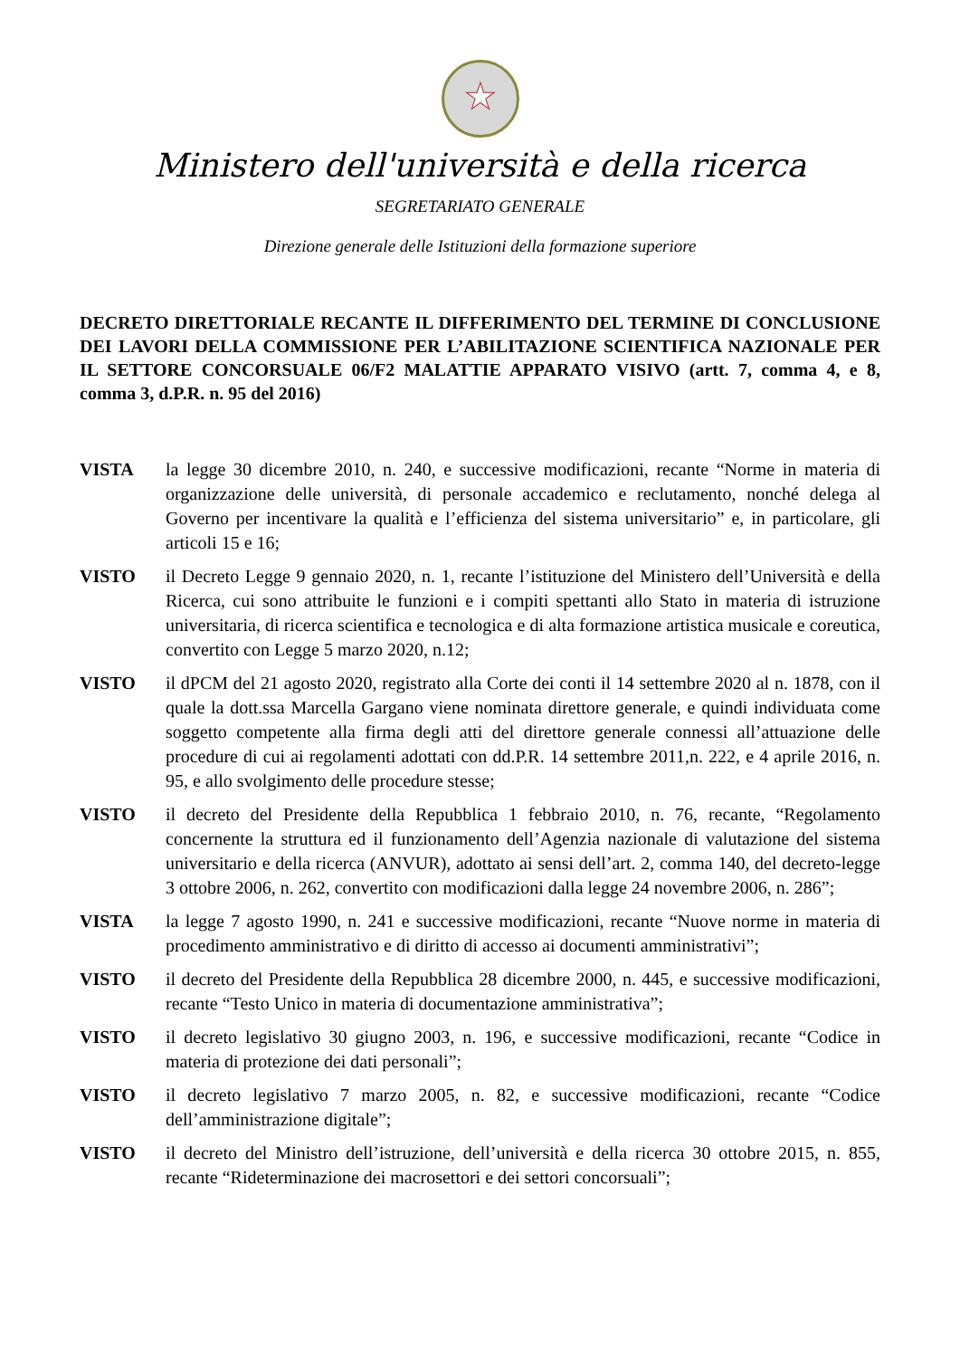★
Ministero dell'università e della ricerca
SEGRETARIATO GENERALE
Direzione generale delle Istituzioni della formazione superiore
DECRETO DIRETTORIALE RECANTE IL DIFFERIMENTO DEL TERMINE DI CONCLUSIONE DEI LAVORI DELLA COMMISSIONE PER L’ABILITAZIONE SCIENTIFICA NAZIONALE PER IL SETTORE CONCORSUALE 06/F2 MALATTIE APPARATO VISIVO (artt. 7, comma 4, e 8, comma 3, d.P.R. n. 95 del 2016)
VISTA la legge 30 dicembre 2010, n. 240, e successive modificazioni, recante “Norme in materia di organizzazione delle università, di personale accademico e reclutamento, nonché delega al Governo per incentivare la qualità e l’efficienza del sistema universitario” e, in particolare, gli articoli 15 e 16;
VISTO il Decreto Legge 9 gennaio 2020, n. 1, recante l’istituzione del Ministero dell’Università e della Ricerca, cui sono attribuite le funzioni e i compiti spettanti allo Stato in materia di istruzione universitaria, di ricerca scientifica e tecnologica e di alta formazione artistica musicale e coreutica, convertito con Legge 5 marzo 2020, n.12;
VISTO il dPCM del 21 agosto 2020, registrato alla Corte dei conti il 14 settembre 2020 al n. 1878, con il quale la dott.ssa Marcella Gargano viene nominata direttore generale, e quindi individuata come soggetto competente alla firma degli atti del direttore generale connessi all’attuazione delle procedure di cui ai regolamenti adottati con dd.P.R. 14 settembre 2011,n. 222, e 4 aprile 2016, n. 95, e allo svolgimento delle procedure stesse;
VISTO il decreto del Presidente della Repubblica 1 febbraio 2010, n. 76, recante, “Regolamento concernente la struttura ed il funzionamento dell’Agenzia nazionale di valutazione del sistema universitario e della ricerca (ANVUR), adottato ai sensi dell’art. 2, comma 140, del decreto-legge 3 ottobre 2006, n. 262, convertito con modificazioni dalla legge 24 novembre 2006, n. 286”;
VISTA la legge 7 agosto 1990, n. 241 e successive modificazioni, recante “Nuove norme in materia di procedimento amministrativo e di diritto di accesso ai documenti amministrativi”;
VISTO il decreto del Presidente della Repubblica 28 dicembre 2000, n. 445, e successive modificazioni, recante “Testo Unico in materia di documentazione amministrativa”;
VISTO il decreto legislativo 30 giugno 2003, n. 196, e successive modificazioni, recante “Codice in materia di protezione dei dati personali”;
VISTO il decreto legislativo 7 marzo 2005, n. 82, e successive modificazioni, recante “Codice dell’amministrazione digitale”;
VISTO il decreto del Ministro dell’istruzione, dell’università e della ricerca 30 ottobre 2015, n. 855, recante “Rideterminazione dei macrosettori e dei settori concorsuali”;